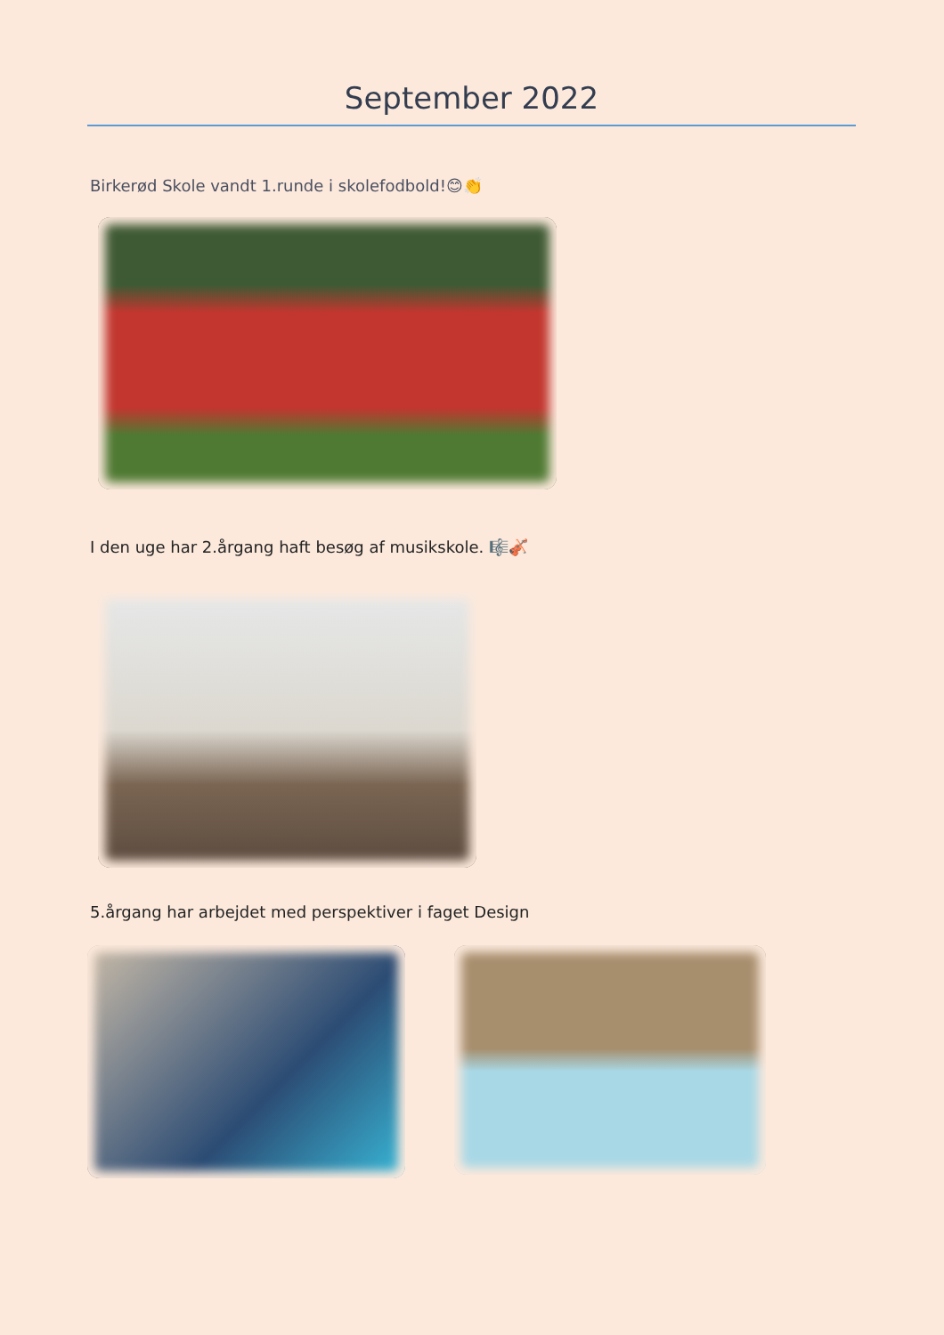September 2022
Birkerød Skole vandt 1.runde i skolefodbold!😊👏
I den uge har 2.årgang haft besøg af musikskole. 🎼🎻
5.årgang har arbejdet med perspektiver i faget Design